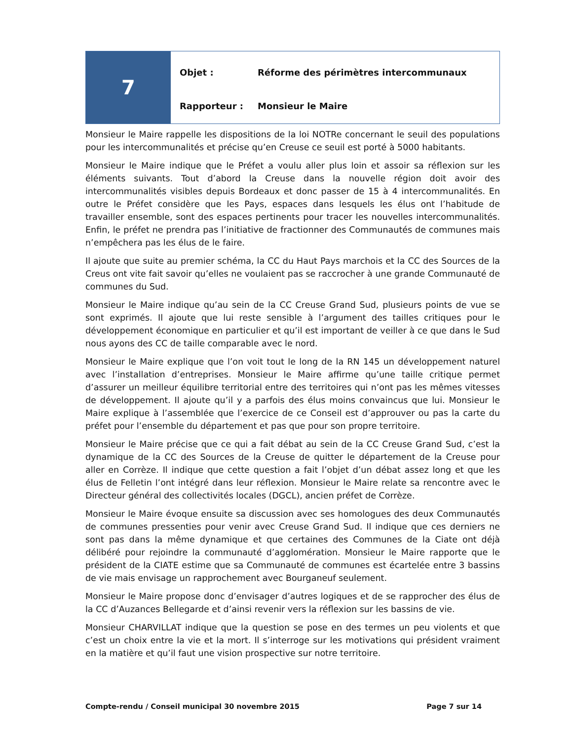7
Objet : Réforme des périmètres intercommunaux
Rapporteur : Monsieur le Maire
Monsieur le Maire rappelle les dispositions de la loi NOTRe concernant le seuil des populations pour les intercommunalités et précise qu’en Creuse ce seuil est porté à 5000 habitants.
Monsieur le Maire indique que le Préfet a voulu aller plus loin et assoir sa réflexion sur les éléments suivants. Tout d’abord la Creuse dans la nouvelle région doit avoir des intercommunalités visibles depuis Bordeaux et donc passer de 15 à 4 intercommunalités. En outre le Préfet considère que les Pays, espaces dans lesquels les élus ont l’habitude de travailler ensemble, sont des espaces pertinents pour tracer les nouvelles intercommunalités. Enfin, le préfet ne prendra pas l’initiative de fractionner des Communautés de communes mais n’empêchera pas les élus de le faire.
Il ajoute que suite au premier schéma, la CC du Haut Pays marchois et la CC des Sources de la Creus ont vite fait savoir qu’elles ne voulaient pas se raccrocher à une grande Communauté de communes du Sud.
Monsieur le Maire indique qu’au sein de la CC Creuse Grand Sud, plusieurs points de vue se sont exprimés. Il ajoute que lui reste sensible à l’argument des tailles critiques pour le développement économique en particulier et qu’il est important de veiller à ce que dans le Sud nous ayons des CC de taille comparable avec le nord.
Monsieur le Maire explique que l’on voit tout le long de la RN 145 un développement naturel avec l’installation d’entreprises. Monsieur le Maire affirme qu’une taille critique permet d’assurer un meilleur équilibre territorial entre des territoires qui n’ont pas les mêmes vitesses de développement. Il ajoute qu’il y a parfois des élus moins convaincus que lui. Monsieur le Maire explique à l’assemblée que l’exercice de ce Conseil est d’approuver ou pas la carte du préfet pour l’ensemble du département et pas que pour son propre territoire.
Monsieur le Maire précise que ce qui a fait débat au sein de la CC Creuse Grand Sud, c’est la dynamique de la CC des Sources de la Creuse de quitter le département de la Creuse pour aller en Corrèze. Il indique que cette question a fait l’objet d’un débat assez long et que les élus de Felletin l’ont intégré dans leur réflexion. Monsieur le Maire relate sa rencontre avec le Directeur général des collectivités locales (DGCL), ancien préfet de Corrèze.
Monsieur le Maire évoque ensuite sa discussion avec ses homologues des deux Communautés de communes pressenties pour venir avec Creuse Grand Sud. Il indique que ces derniers ne sont pas dans la même dynamique et que certaines des Communes de la Ciate ont déjà délibéré pour rejoindre la communauté d’agglomération. Monsieur le Maire rapporte que le président de la CIATE estime que sa Communauté de communes est écartelée entre 3 bassins de vie mais envisage un rapprochement avec Bourganeuf seulement.
Monsieur le Maire propose donc d’envisager d’autres logiques et de se rapprocher des élus de la CC d’Auzances Bellegarde et d’ainsi revenir vers la réflexion sur les bassins de vie.
Monsieur CHARVILLAT indique que la question se pose en des termes un peu violents et que c’est un choix entre la vie et la mort. Il s’interroge sur les motivations qui président vraiment en la matière et qu’il faut une vision prospective sur notre territoire.
Compte-rendu / Conseil municipal 30 novembre 2015 Page 7 sur 14